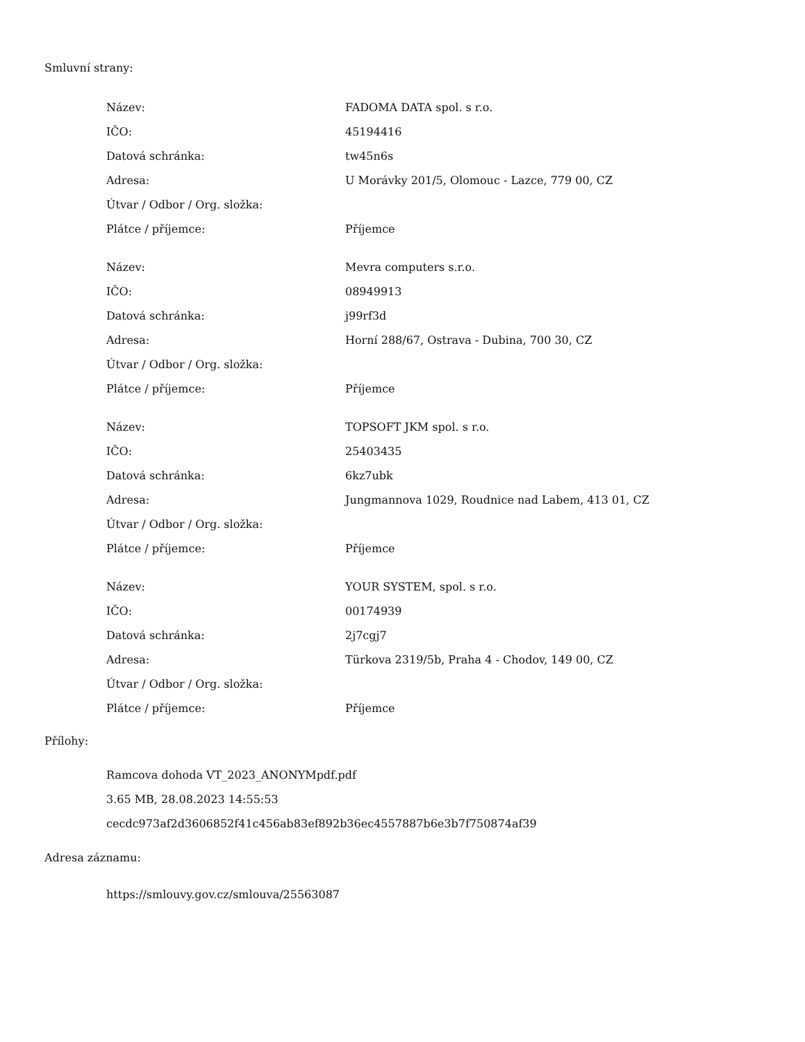Smluvní strany:
| Název: | FADOMA DATA spol. s r.o. |
| IČO: | 45194416 |
| Datová schránka: | tw45n6s |
| Adresa: | U Morávky 201/5, Olomouc - Lazce, 779 00, CZ |
| Útvar / Odbor / Org. složka: | |
| Plátce / příjemce: | Příjemce |
| Název: | Mevra computers s.r.o. |
| IČO: | 08949913 |
| Datová schránka: | j99rf3d |
| Adresa: | Horní 288/67, Ostrava - Dubina, 700 30, CZ |
| Útvar / Odbor / Org. složka: | |
| Plátce / příjemce: | Příjemce |
| Název: | TOPSOFT JKM spol. s r.o. |
| IČO: | 25403435 |
| Datová schránka: | 6kz7ubk |
| Adresa: | Jungmannova 1029, Roudnice nad Labem, 413 01, CZ |
| Útvar / Odbor / Org. složka: | |
| Plátce / příjemce: | Příjemce |
| Název: | YOUR SYSTEM, spol. s r.o. |
| IČO: | 00174939 |
| Datová schránka: | 2j7cgj7 |
| Adresa: | Türkova 2319/5b, Praha 4 - Chodov, 149 00, CZ |
| Útvar / Odbor / Org. složka: | |
| Plátce / příjemce: | Příjemce |
Přílohy:
Ramcova dohoda VT_2023_ANONYMpdf.pdf
3.65 MB, 28.08.2023 14:55:53
cecdc973af2d3606852f41c456ab83ef892b36ec4557887b6e3b7f750874af39
Adresa záznamu:
https://smlouvy.gov.cz/smlouva/25563087